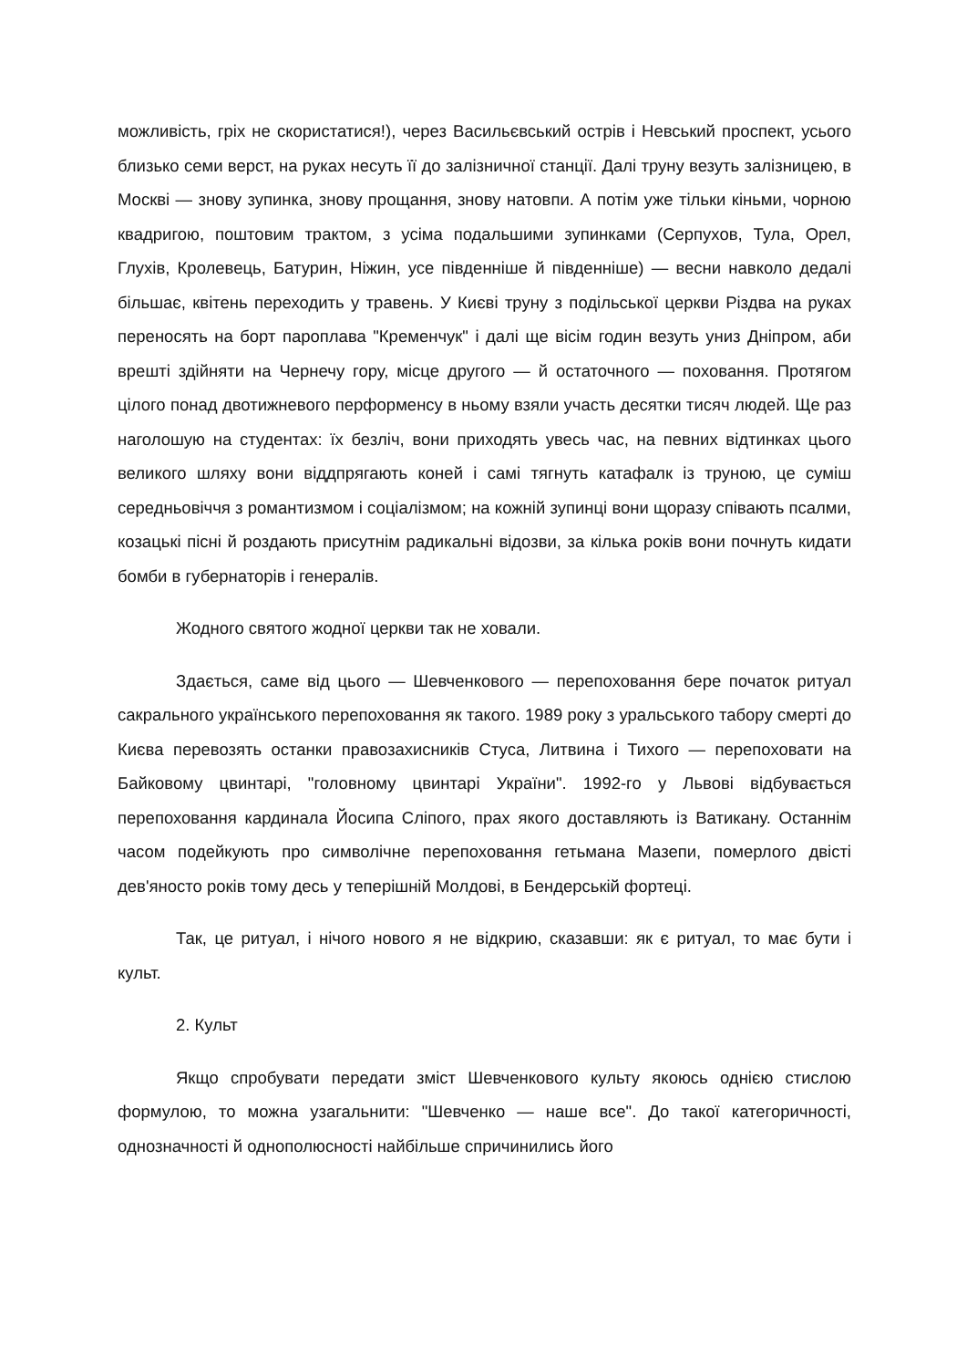можливість, гріх не скористатися!), через Васильєвський острів і Невський проспект, усього близько семи верст, на руках несуть її до залізничної станції. Далі труну везуть залізницею, в Москві — знову зупинка, знову прощання, знову натовпи. А потім уже тільки кіньми, чорною квадригою, поштовим трактом, з усіма подальшими зупинками (Серпухов, Тула, Орел, Глухів, Кролевець, Батурин, Ніжин, усе південніше й південніше) — весни навколо дедалі більшає, квітень переходить у травень. У Києві труну з подільської церкви Різдва на руках переносять на борт пароплава "Кременчук" і далі ще вісім годин везуть униз Дніпром, аби врешті здійняти на Чернечу гору, місце другого — й остаточного — поховання. Протягом цілого понад двотижневого перформенсу в ньому взяли участь десятки тисяч людей. Ще раз наголошую на студентах: їх безліч, вони приходять увесь час, на певних відтинках цього великого шляху вони віддпрягають коней і самі тягнуть катафалк із труною, це суміш середньовіччя з романтизмом і соціалізмом; на кожній зупинці вони щоразу співають псалми, козацькі пісні й роздають присутнім радикальні відозви, за кілька років вони почнуть кидати бомби в губернаторів і генералів.
Жодного святого жодної церкви так не ховали.
Здається, саме від цього — Шевченкового — перепоховання бере початок ритуал сакрального українського перепоховання як такого. 1989 року з уральського табору смерті до Києва перевозять останки правозахисників Стуса, Литвина і Тихого — перепоховати на Байковому цвинтарі, "головному цвинтарі України". 1992-го у Львові відбувається перепоховання кардинала Йосипа Сліпого, прах якого доставляють із Ватикану. Останнім часом подейкують про символічне перепоховання гетьмана Мазепи, померлого двісті дев'яносто років тому десь у теперішній Молдові, в Бендерській фортеці.
Так, це ритуал, і нічого нового я не відкрию, сказавши: як є ритуал, то має бути і культ.
2. Культ
Якщо спробувати передати зміст Шевченкового культу якоюсь однією стислою формулою, то можна узагальнити: "Шевченко — наше все". До такої категоричності, однозначності й однополюсності найбільше спричинились його